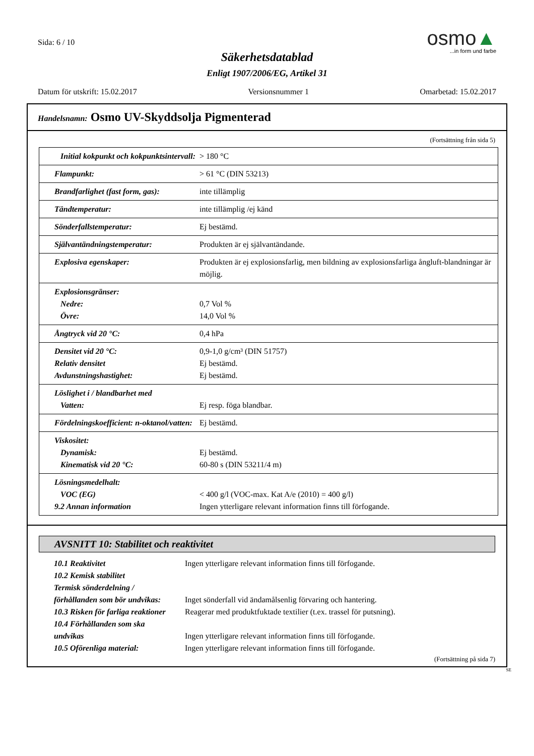Sida: 6 / 10
osmo▲
...in form und farbe
Säkerhetsdatablad
Enligt 1907/2006/EG, Artikel 31
Datum för utskrift: 15.02.2017 Versionsnummer 1 Omarbetad: 15.02.2017
Handelsnamn: Osmo UV-Skyddsolja Pigmenterad
(Fortsättning från sida 5)
| Initial kokpunkt och kokpunktsintervall: | > 180 °C |
| Flampunkt: | > 61 °C (DIN 53213) |
| Brandfarlighet (fast form, gas): | inte tillämplig |
| Tändtemperatur: | inte tillämplig /ej känd |
| Sönderfallstemperatur: | Ej bestämd. |
| Självantändningstemperatur: | Produkten är ej självantändande. |
| Explosiva egenskaper: | Produkten är ej explosionsfarlig, men bildning av explosionsfarliga ångluft-blandningar är möjlig. |
| Explosionsgränser: Nedre: Övre: | 0,7 Vol % 14,0 Vol % |
| Ångtryck vid 20 °C: | 0,4 hPa |
| Densitet vid 20 °C: Relativ densitet Avdunstningshastighet: | 0,9-1,0 g/cm³ (DIN 51757) Ej bestämd. Ej bestämd. |
| Löslighet i / blandbarhet med Vatten: | Ej resp. föga blandbar. |
| Fördelningskoefficient: n-oktanol/vatten: | Ej bestämd. |
| Viskositet: Dynamisk: Kinematisk vid 20 °C: | Ej bestämd. 60-80 s (DIN 53211/4 m) |
| Lösningsmedelhalt: VOC (EG) 9.2 Annan information | < 400 g/l (VOC-max. Kat A/e (2010) = 400 g/l) Ingen ytterligare relevant information finns till förfogande. |
AVSNITT 10: Stabilitet och reaktivitet
| 10.1 Reaktivitet | Ingen ytterligare relevant information finns till förfogande. |
| 10.2 Kemisk stabilitet | |
| Termisk sönderdelning / | |
| förhållanden som bör undvikas: | Inget sönderfall vid ändamålsenlig förvaring och hantering. |
| 10.3 Risken för farliga reaktioner | Reagerar med produktfuktade textilier (t.ex. trassel för putsning). |
| 10.4 Förhållanden som ska | |
| undvikas | Ingen ytterligare relevant information finns till förfogande. |
| 10.5 Oförenliga material: | Ingen ytterligare relevant information finns till förfogande. |
(Fortsättning på sida 7)
SE